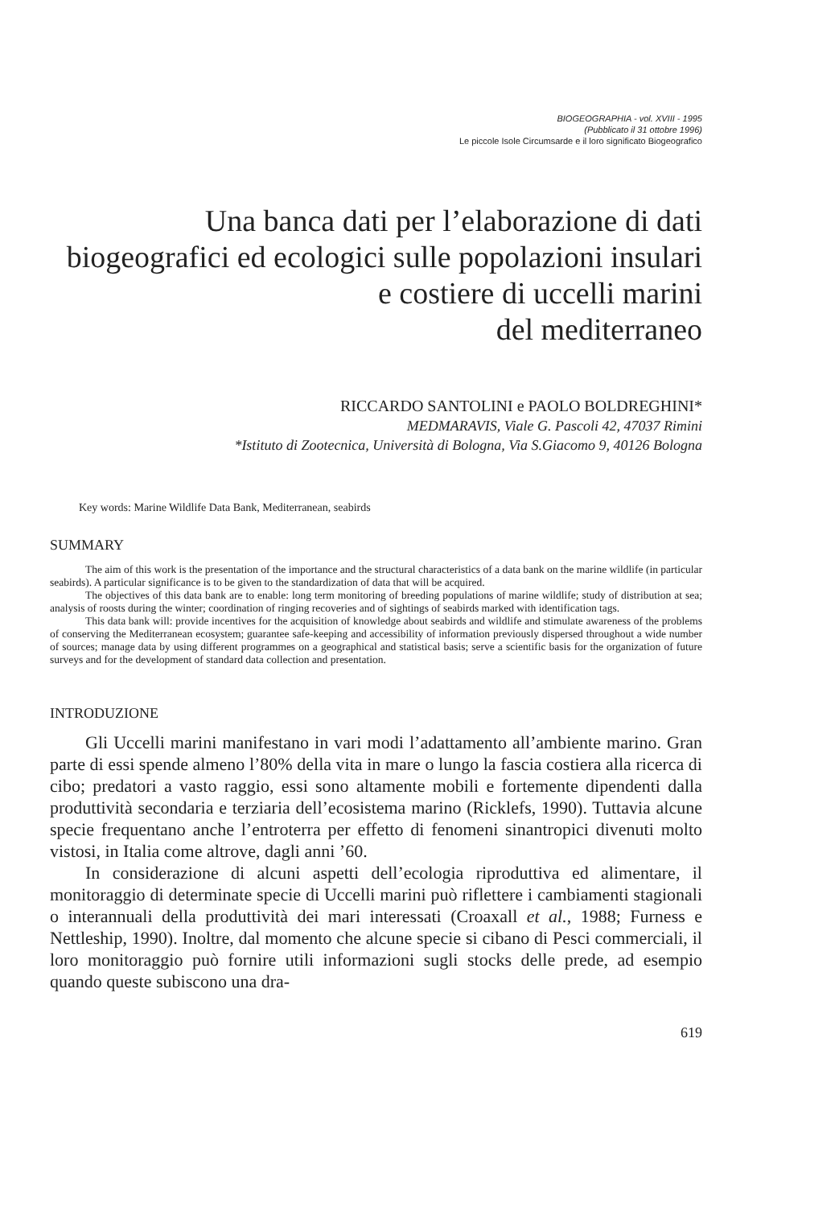BIOGEOGRAPHIA - vol. XVIII - 1995
(Pubblicato il 31 ottobre 1996)
Le piccole Isole Circumsarde e il loro significato Biogeografico
Una banca dati per l’elaborazione di dati biogeografici ed ecologici sulle popolazioni insulari e costiere di uccelli marini
del mediterraneo
RICCARDO SANTOLINI e PAOLO BOLDREGHINI*
MEDMARAVIS, Viale G. Pascoli 42, 47037 Rimini
*Istituto di Zootecnica, Università di Bologna, Via S.Giacomo 9, 40126 Bologna
Key words: Marine Wildlife Data Bank, Mediterranean, seabirds
SUMMARY
The aim of this work is the presentation of the importance and the structural characteristics of a data bank on the marine wildlife (in particular seabirds). A particular significance is to be given to the standardization of data that will be acquired.
The objectives of this data bank are to enable: long term monitoring of breeding populations of marine wildlife; study of distribution at sea; analysis of roosts during the winter; coordination of ringing recoveries and of sightings of seabirds marked with identification tags.
This data bank will: provide incentives for the acquisition of knowledge about seabirds and wildlife and stimulate awareness of the problems of conserving the Mediterranean ecosystem; guarantee safe-keeping and accessibility of information previously dispersed throughout a wide number of sources; manage data by using different programmes on a geographical and statistical basis; serve a scientific basis for the organization of future surveys and for the development of standard data collection and presentation.
INTRODUZIONE
Gli Uccelli marini manifestano in vari modi l’adattamento all’ambiente marino. Gran parte di essi spende almeno l’80% della vita in mare o lungo la fascia costiera alla ricerca di cibo; predatori a vasto raggio, essi sono altamente mobili e fortemente dipendenti dalla produttività secondaria e terziaria dell’ecosistema marino (Ricklefs, 1990). Tuttavia alcune specie frequentano anche l’entroterra per effetto di fenomeni sinantropici divenuti molto vistosi, in Italia come altrove, dagli anni ’60.
In considerazione di alcuni aspetti dell’ecologia riproduttiva ed alimentare, il monitoraggio di determinate specie di Uccelli marini può riflettere i cambiamenti stagionali o interannuali della produttività dei mari interessati (Croaxall et al., 1988; Furness e Nettleship, 1990). Inoltre, dal momento che alcune specie si cibano di Pesci commerciali, il loro monitoraggio può fornire utili informazioni sugli stocks delle prede, ad esempio quando queste subiscono una dra-
619